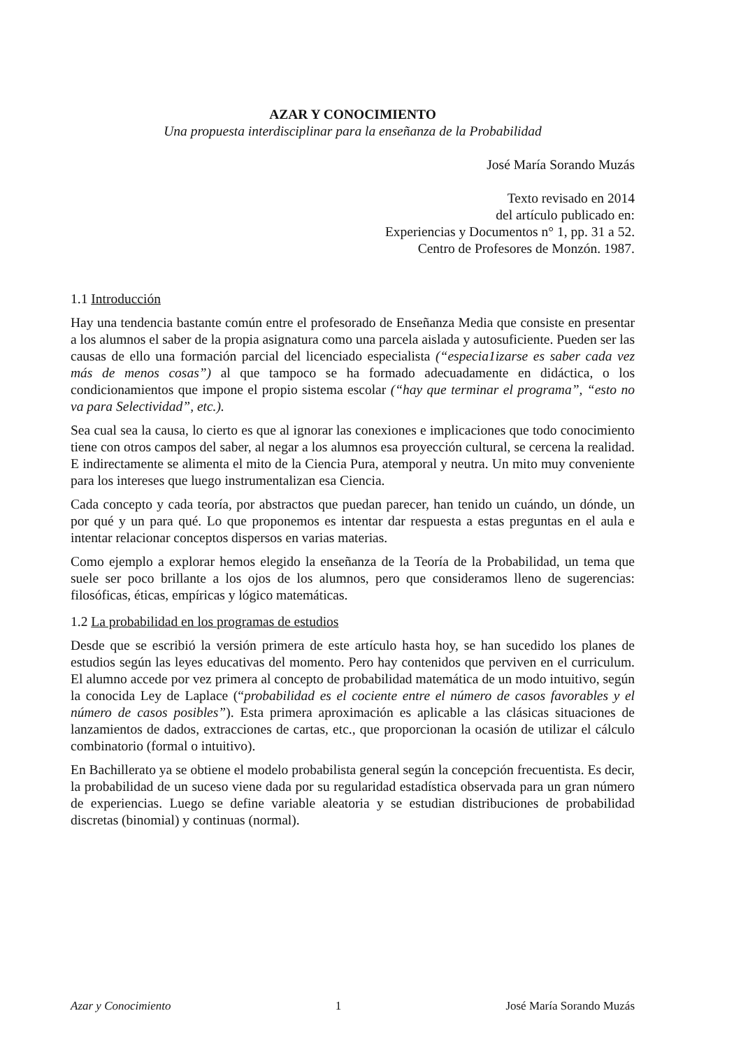AZAR Y CONOCIMIENTO
Una propuesta interdisciplinar para la enseñanza de la Probabilidad
José María Sorando Muzás
Texto revisado en 2014
del artículo publicado en:
Experiencias y Documentos n° 1, pp. 31 a 52.
Centro de Profesores de Monzón. 1987.
1.1 Introducción
Hay una tendencia bastante común entre el profesorado de Enseñanza Media que consiste en presentar a los alumnos el saber de la propia asignatura como una parcela aislada y autosuficiente. Pueden ser las causas de ello una formación parcial del licenciado especialista (“especia1izarse es saber cada vez más de menos cosas”) al que tampoco se ha formado adecuadamente en didáctica, o los condicionamientos que impone el propio sistema escolar (“hay que terminar el programa”, “esto no va para Selectividad”, etc.).
Sea cual sea la causa, lo cierto es que al ignorar las conexiones e implicaciones que todo conocimiento tiene con otros campos del saber, al negar a los alumnos esa proyección cultural, se cercena la realidad. E indirectamente se alimenta el mito de la Ciencia Pura, atemporal y neutra. Un mito muy conveniente para los intereses que luego instrumentalizan esa Ciencia.
Cada concepto y cada teoría, por abstractos que puedan parecer, han tenido un cuándo, un dónde, un por qué y un para qué. Lo que proponemos es intentar dar respuesta a estas preguntas en el aula e intentar relacionar conceptos dispersos en varias materias.
Como ejemplo a explorar hemos elegido la enseñanza de la Teoría de la Probabilidad, un tema que suele ser poco brillante a los ojos de los alumnos, pero que consideramos lleno de sugerencias: filosóficas, éticas, empíricas y lógico matemáticas.
1.2 La probabilidad en los programas de estudios
Desde que se escribió la versión primera de este artículo hasta hoy, se han sucedido los planes de estudios según las leyes educativas del momento. Pero hay contenidos que perviven en el curriculum. El alumno accede por vez primera al concepto de probabilidad matemática de un modo intuitivo, según la conocida Ley de Laplace (“probabilidad es el cociente entre el número de casos favorables y el número de casos posibles”). Esta primera aproximación es aplicable a las clásicas situaciones de lanzamientos de dados, extracciones de cartas, etc., que proporcionan la ocasión de utilizar el cálculo combinatorio (formal o intuitivo).
En Bachillerato ya se obtiene el modelo probabilista general según la concepción frecuentista. Es decir, la probabilidad de un suceso viene dada por su regularidad estadística observada para un gran número de experiencias. Luego se define variable aleatoria y se estudian distribuciones de probabilidad discretas (binomial) y continuas (normal).
Azar y Conocimiento 1 José María Sorando Muzás